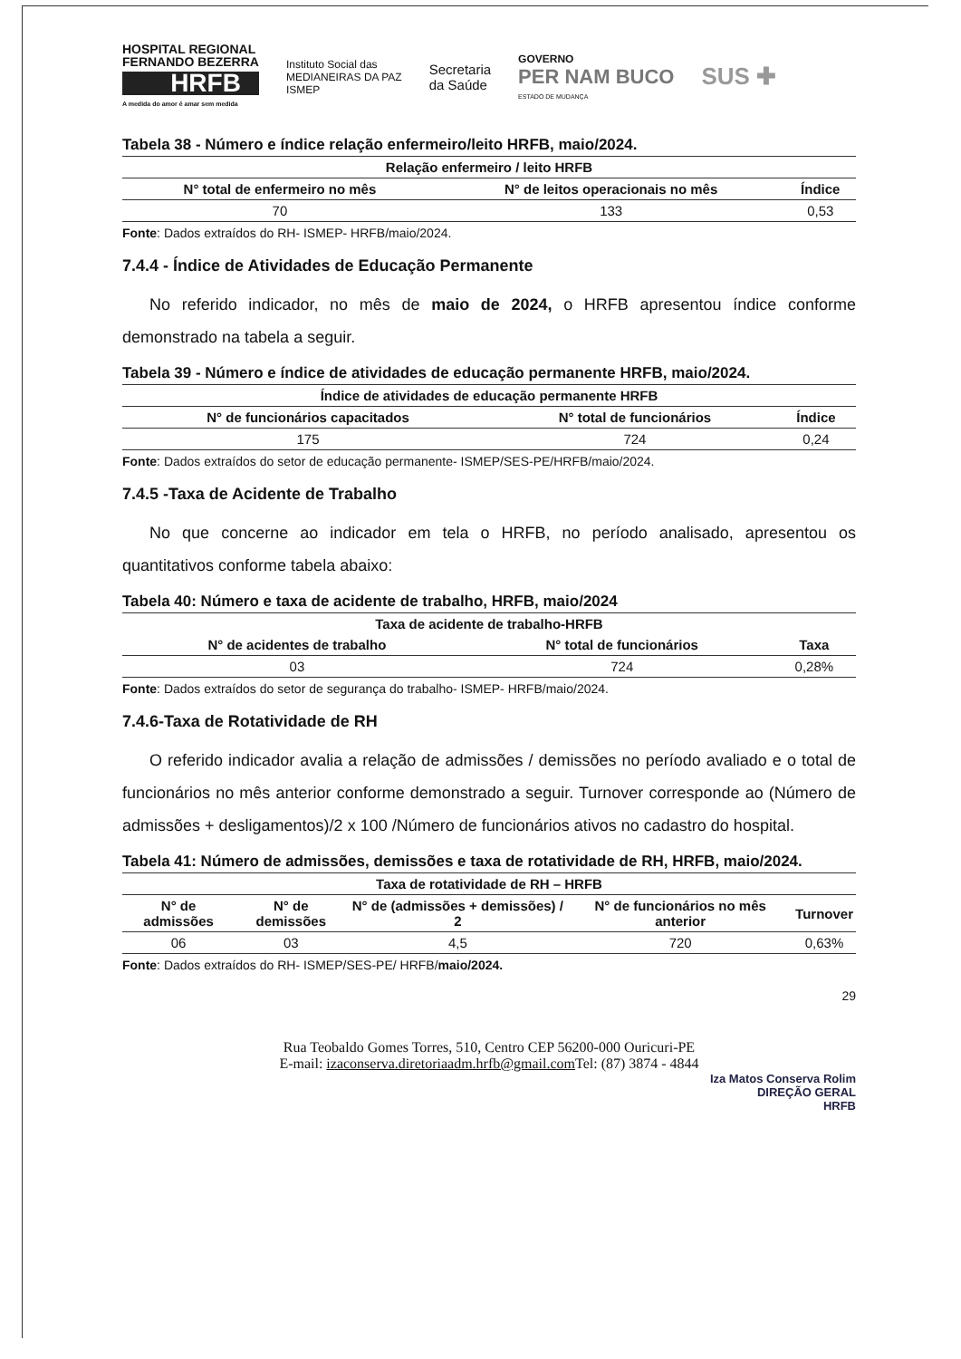HOSPITAL REGIONAL
FERNANDO BEZERRA
HRFB
A medida do amor é amar sem medida
Instituto Social das
MEDIANEIRAS DA PAZ
ISMEP
Secretaria
da Saúde
GOVERNO
PER NAM BUCO
ESTADO DE MUDANÇA
SUS ✚
Tabela 38 - Número e índice relação enfermeiro/leito HRFB, maio/2024.
| Relação enfermeiro / leito HRFB | | |
| --- | --- | --- |
| N° total de enfermeiro no mês | N° de leitos operacionais no mês | Índice |
| 70 | 133 | 0,53 |
Fonte: Dados extraídos do RH- ISMEP- HRFB/maio/2024.
7.4.4 - Índice de Atividades de Educação Permanente
No referido indicador, no mês de maio de 2024, o HRFB apresentou índice conforme demonstrado na tabela a seguir.
Tabela 39 - Número e índice de atividades de educação permanente HRFB, maio/2024.
| Índice de atividades de educação permanente HRFB | | |
| --- | --- | --- |
| N° de funcionários capacitados | N° total de funcionários | Índice |
| 175 | 724 | 0,24 |
Fonte: Dados extraídos do setor de educação permanente- ISMEP/SES-PE/HRFB/maio/2024.
7.4.5 -Taxa de Acidente de Trabalho
No que concerne ao indicador em tela o HRFB, no período analisado, apresentou os quantitativos conforme tabela abaixo:
Tabela 40: Número e taxa de acidente de trabalho, HRFB, maio/2024
| Taxa de acidente de trabalho-HRFB | | |
| --- | --- | --- |
| N° de acidentes de trabalho | N° total de funcionários | Taxa |
| 03 | 724 | 0,28% |
Fonte: Dados extraídos do setor de segurança do trabalho- ISMEP- HRFB/maio/2024.
7.4.6-Taxa de Rotatividade de RH
O referido indicador avalia a relação de admissões / demissões no período avaliado e o total de funcionários no mês anterior conforme demonstrado a seguir. Turnover corresponde ao (Número de admissões + desligamentos)/2 x 100 /Número de funcionários ativos no cadastro do hospital.
Tabela 41: Número de admissões, demissões e taxa de rotatividade de RH, HRFB, maio/2024.
| Taxa de rotatividade de RH – HRFB | | | | |
| --- | --- | --- | --- | --- |
| N° de admissões | N° de demissões | N° de (admissões + demissões) / 2 | N° de funcionários no mês anterior | Turnover |
| 06 | 03 | 4,5 | 720 | 0,63% |
Fonte: Dados extraídos do RH- ISMEP/SES-PE/ HRFB/maio/2024.
29
Rua Teobaldo Gomes Torres, 510, Centro CEP 56200-000 Ouricuri-PE
E-mail: izaconserva.diretoriaadm.hrfb@gmail.com Tel: (87) 3874 - 4844
Iza Matos Conserva Rolim
DIREÇÃO GERAL
HRFB